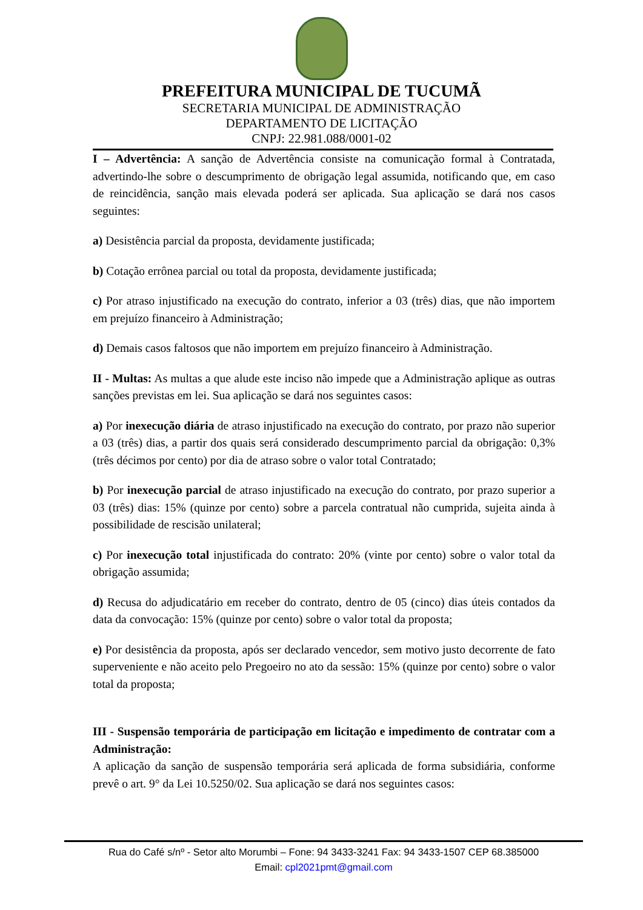PREFEITURA MUNICIPAL DE TUCUMÃ
SECRETARIA MUNICIPAL DE ADMINISTRAÇÃO
DEPARTAMENTO DE LICITAÇÃO
CNPJ: 22.981.088/0001-02
I – Advertência: A sanção de Advertência consiste na comunicação formal à Contratada, advertindo-lhe sobre o descumprimento de obrigação legal assumida, notificando que, em caso de reincidência, sanção mais elevada poderá ser aplicada. Sua aplicação se dará nos casos seguintes:
a) Desistência parcial da proposta, devidamente justificada;
b) Cotação errônea parcial ou total da proposta, devidamente justificada;
c) Por atraso injustificado na execução do contrato, inferior a 03 (três) dias, que não importem em prejuízo financeiro à Administração;
d) Demais casos faltosos que não importem em prejuízo financeiro à Administração.
II - Multas: As multas a que alude este inciso não impede que a Administração aplique as outras sanções previstas em lei. Sua aplicação se dará nos seguintes casos:
a) Por inexecução diária de atraso injustificado na execução do contrato, por prazo não superior a 03 (três) dias, a partir dos quais será considerado descumprimento parcial da obrigação: 0,3% (três décimos por cento) por dia de atraso sobre o valor total Contratado;
b) Por inexecução parcial de atraso injustificado na execução do contrato, por prazo superior a 03 (três) dias: 15% (quinze por cento) sobre a parcela contratual não cumprida, sujeita ainda à possibilidade de rescisão unilateral;
c) Por inexecução total injustificada do contrato: 20% (vinte por cento) sobre o valor total da obrigação assumida;
d) Recusa do adjudicatário em receber do contrato, dentro de 05 (cinco) dias úteis contados da data da convocação: 15% (quinze por cento) sobre o valor total da proposta;
e) Por desistência da proposta, após ser declarado vencedor, sem motivo justo decorrente de fato superveniente e não aceito pelo Pregoeiro no ato da sessão: 15% (quinze por cento) sobre o valor total da proposta;
III - Suspensão temporária de participação em licitação e impedimento de contratar com a Administração:
A aplicação da sanção de suspensão temporária será aplicada de forma subsidiária, conforme prevê o art. 9° da Lei 10.5250/02. Sua aplicação se dará nos seguintes casos:
Rua do Café s/nº - Setor alto Morumbi – Fone: 94 3433-3241 Fax: 94 3433-1507 CEP 68.385000
Email: cpl2021pmt@gmail.com